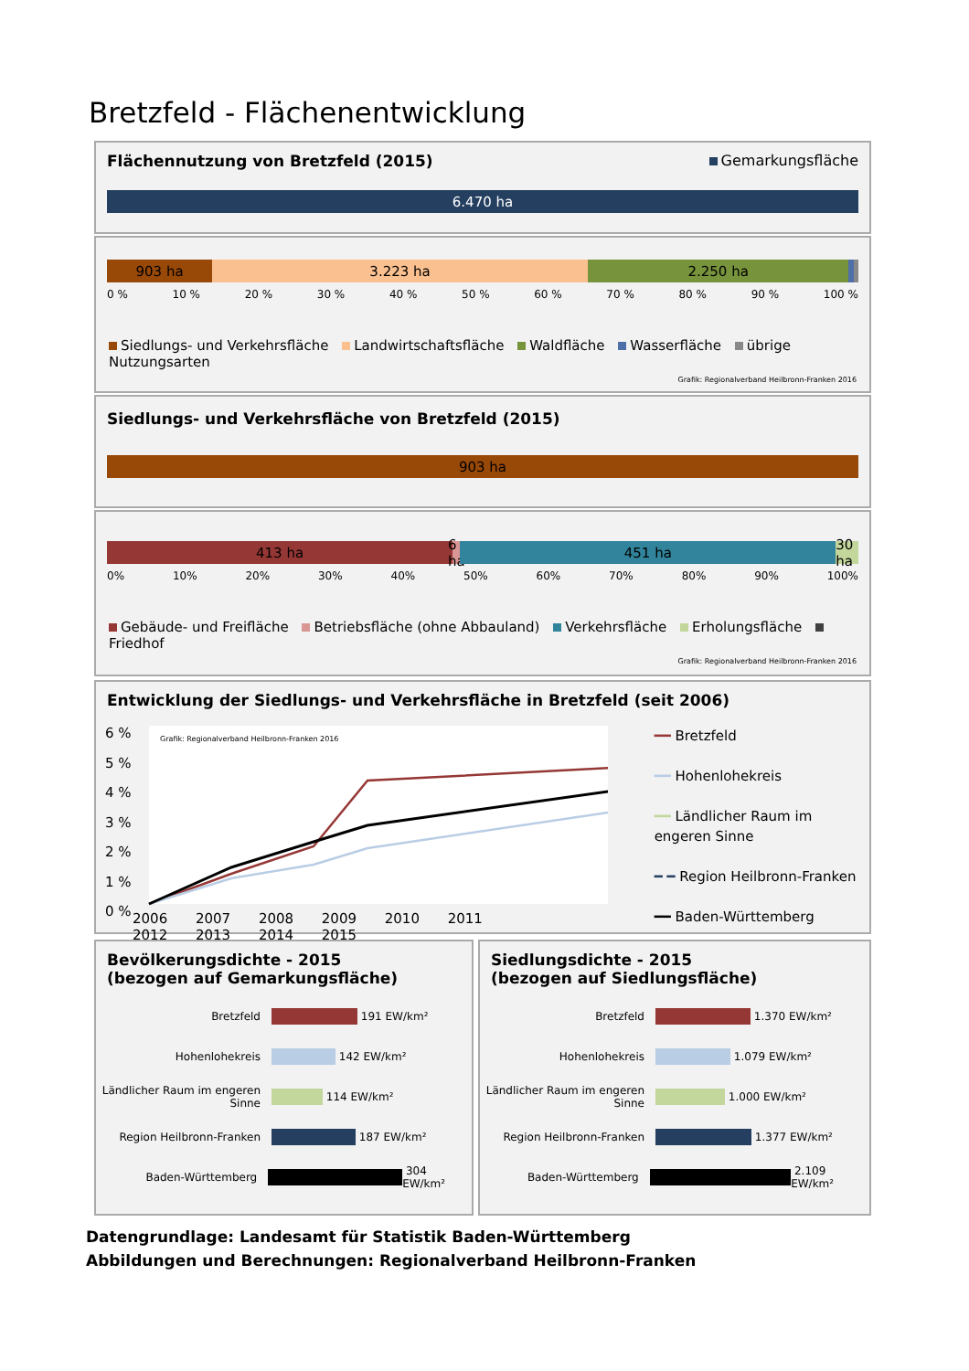Bretzfeld - Flächenentwicklung
Flächennutzung von Bretzfeld (2015) Gemarkungsfläche
6.470 ha
903 ha 3.223 ha 2.250 ha
0 % 10 % 20 % 30 % 40 % 50 % 60 % 70 % 80 % 90 % 100 %
Siedlungs- und Verkehrsfläche Landwirtschaftsfläche Waldfläche Wasserfläche übrige Nutzungsarten
Grafik: Regionalverband Heilbronn-Franken 2016
Siedlungs- und Verkehrsfläche von Bretzfeld (2015)
903 ha
413 ha 6 ha 451 ha 30 ha
0% 10% 20% 30% 40% 50% 60% 70% 80% 90% 100%
Gebäude- und Freifläche Betriebsfläche (ohne Abbauland) Verkehrsfläche Erholungsfläche Friedhof
Grafik: Regionalverband Heilbronn-Franken 2016
Entwicklung der Siedlungs- und Verkehrsfläche in Bretzfeld (seit 2006)
Grafik: Regionalverband Heilbronn-Franken 2016
6 %
5 %
4 %
3 %
2 %
1 %
0 %
2006 2007 2008 2009 2010 2011 2012 2013 2014 2015
━━ Bretzfeld
━━ Hohenlohekreis
━━ Ländlicher Raum im engeren Sinne
━ ━ Region Heilbronn-Franken
━━ Baden-Württemberg
Bevölkerungsdichte - 2015
(bezogen auf Gemarkungsfläche)
Bretzfeld
191 EW/km²
Hohenlohekreis
142 EW/km²
Ländlicher Raum im engeren Sinne
114 EW/km²
Region Heilbronn-Franken
187 EW/km²
Baden-Württemberg
304 EW/km²
Siedlungsdichte - 2015
(bezogen auf Siedlungsfläche)
Bretzfeld
1.370 EW/km²
Hohenlohekreis
1.079 EW/km²
Ländlicher Raum im engeren Sinne
1.000 EW/km²
Region Heilbronn-Franken
1.377 EW/km²
Baden-Württemberg
2.109 EW/km²
Datengrundlage: Landesamt für Statistik Baden-Württemberg
Abbildungen und Berechnungen: Regionalverband Heilbronn-Franken